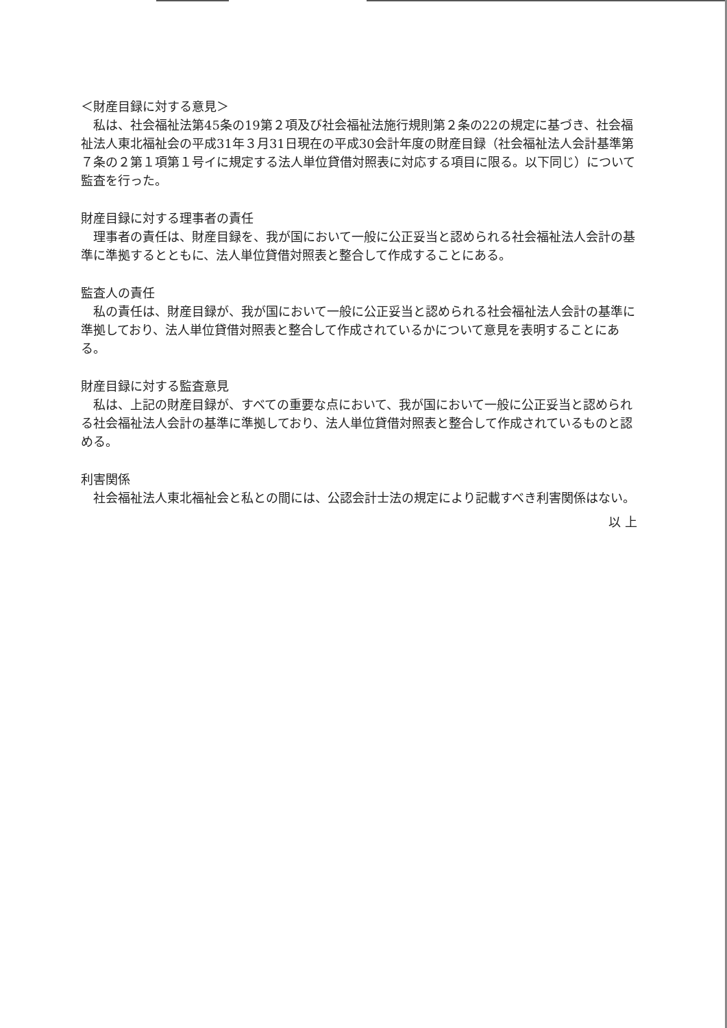＜財産目録に対する意見＞
私は、社会福祉法第45条の19第２項及び社会福祉法施行規則第２条の22の規定に基づき、社会福祉法人東北福祉会の平成31年３月31日現在の平成30会計年度の財産目録（社会福祉法人会計基準第７条の２第１項第１号イに規定する法人単位貸借対照表に対応する項目に限る。以下同じ）について監査を行った。
財産目録に対する理事者の責任
理事者の責任は、財産目録を、我が国において一般に公正妥当と認められる社会福祉法人会計の基準に準拠するとともに、法人単位貸借対照表と整合して作成することにある。
監査人の責任
私の責任は、財産目録が、我が国において一般に公正妥当と認められる社会福祉法人会計の基準に準拠しており、法人単位貸借対照表と整合して作成されているかについて意見を表明することにある。
財産目録に対する監査意見
私は、上記の財産目録が、すべての重要な点において、我が国において一般に公正妥当と認められる社会福祉法人会計の基準に準拠しており、法人単位貸借対照表と整合して作成されているものと認める。
利害関係
社会福祉法人東北福祉会と私との間には、公認会計士法の規定により記載すべき利害関係はない。
以 上